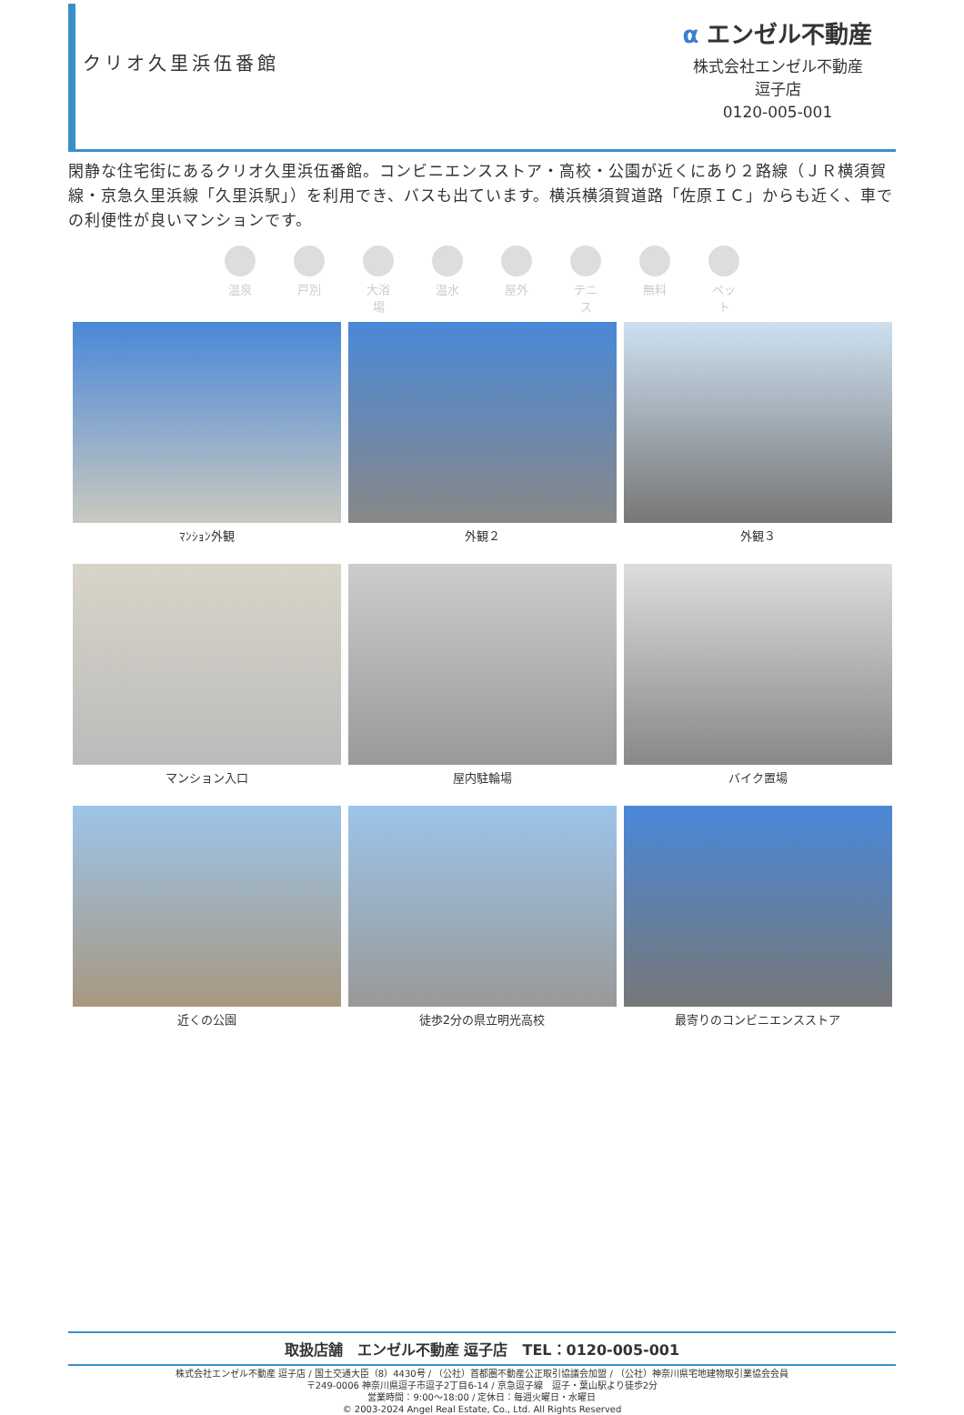クリオ久里浜伍番館
α エンゼル不動産
株式会社エンゼル不動産
逗子店
0120-005-001
閑静な住宅街にあるクリオ久里浜伍番館。コンビニエンスストア・高校・公園が近くにあり２路線（ＪＲ横須賀線・京急久里浜線「久里浜駅」）を利用でき、バスも出ています。横浜横須賀道路「佐原ＩＣ」からも近く、車での利便性が良いマンションです。
温泉 戸別 大浴場
温水 屋外 テニス
無料 ペット
ﾏﾝｼｮﾝ外観
外観２
外観３
マンション入口
屋内駐輪場
バイク置場
近くの公園
徒歩2分の県立明光高校
最寄りのコンビニエンスストア
取扱店舗　エンゼル不動産 逗子店　TEL：0120-005-001
株式会社エンゼル不動産 逗子店 / 国土交通大臣（8）4430号 / （公社）首都圏不動産公正取引協議会加盟 / （公社）神奈川県宅地建物取引業協会会員
〒249-0006 神奈川県逗子市逗子2丁目6-14 / 京急逗子線　逗子・葉山駅より徒歩2分
営業時間：9:00〜18:00 / 定休日：毎週火曜日・水曜日
© 2003-2024 Angel Real Estate, Co., Ltd. All Rights Reserved